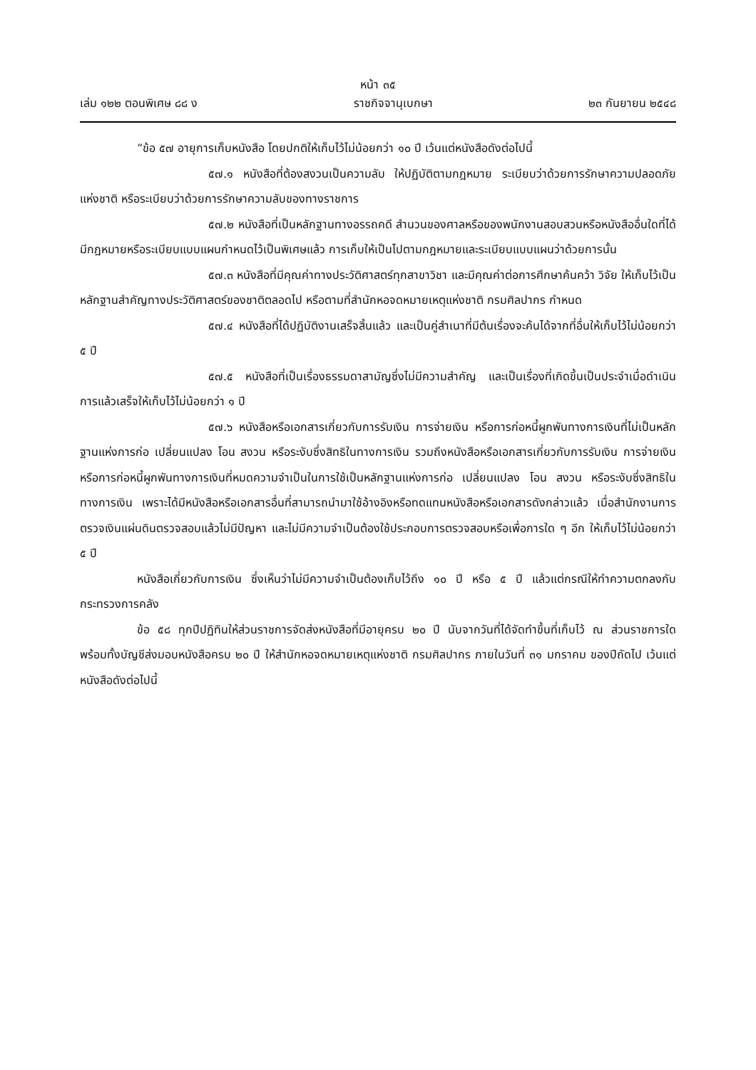หน้า ๓๕
เล่ม ๑๒๒ ตอนพิเศษ ๘๘ ง ราชกิจจานุเบกษา ๒๓ กันยายน ๒๕๔๘
“ข้อ ๕๗ อายุการเก็บหนังสือ โดยปกติให้เก็บไว้ไม่น้อยกว่า ๑๐ ปี เว้นแต่หนังสือดังต่อไปนี้
๕๗.๑ หนังสือที่ต้องสงวนเป็นความลับ ให้ปฏิบัติตามกฎหมาย ระเบียบว่าด้วยการรักษาความปลอดภัยแห่งชาติ หรือระเบียบว่าด้วยการรักษาความลับของทางราชการ
๕๗.๒ หนังสือที่เป็นหลักฐานทางอรรถคดี สำนวนของศาลหรือของพนักงานสอบสวนหรือหนังสืออื่นใดที่ได้มีกฎหมายหรือระเบียบแบบแผนกำหนดไว้เป็นพิเศษแล้ว การเก็บให้เป็นไปตามกฎหมายและระเบียบแบบแผนว่าด้วยการนั้น
๕๗.๓ หนังสือที่มีคุณค่าทางประวัติศาสตร์ทุกสาขาวิชา และมีคุณค่าต่อการศึกษาค้นคว้า วิจัย ให้เก็บไว้เป็นหลักฐานสำคัญทางประวัติศาสตร์ของชาติตลอดไป หรือตามที่สำนักหอจดหมายเหตุแห่งชาติ กรมศิลปากร กำหนด
๕๗.๔ หนังสือที่ได้ปฏิบัติงานเสร็จสิ้นแล้ว และเป็นคู่สำเนาที่มีต้นเรื่องจะค้นได้จากที่อื่นให้เก็บไว้ไม่น้อยกว่า ๕ ปี
๕๗.๕ หนังสือที่เป็นเรื่องธรรมดาสามัญซึ่งไม่มีความสำคัญ และเป็นเรื่องที่เกิดขึ้นเป็นประจำเมื่อดำเนินการแล้วเสร็จให้เก็บไว้ไม่น้อยกว่า ๑ ปี
๕๗.๖ หนังสือหรือเอกสารเกี่ยวกับการรับเงิน การจ่ายเงิน หรือการก่อหนี้ผูกพันทางการเงินที่ไม่เป็นหลักฐานแห่งการก่อ เปลี่ยนแปลง โอน สงวน หรือระงับซึ่งสิทธิในทางการเงิน รวมถึงหนังสือหรือเอกสารเกี่ยวกับการรับเงิน การจ่ายเงิน หรือการก่อหนี้ผูกพันทางการเงินที่หมดความจำเป็นในการใช้เป็นหลักฐานแห่งการก่อ เปลี่ยนแปลง โอน สงวน หรือระงับซึ่งสิทธิในทางการเงิน เพราะได้มีหนังสือหรือเอกสารอื่นที่สามารถนำมาใช้อ้างอิงหรือทดแทนหนังสือหรือเอกสารดังกล่าวแล้ว เมื่อสำนักงานการตรวจเงินแผ่นดินตรวจสอบแล้วไม่มีปัญหา และไม่มีความจำเป็นต้องใช้ประกอบการตรวจสอบหรือเพื่อการใด ๆ อีก ให้เก็บไว้ไม่น้อยกว่า ๕ ปี
หนังสือเกี่ยวกับการเงิน ซึ่งเห็นว่าไม่มีความจำเป็นต้องเก็บไว้ถึง ๑๐ ปี หรือ ๕ ปี แล้วแต่กรณีให้ทำความตกลงกับกระทรวงการคลัง
ข้อ ๕๘ ทุกปีปฏิทินให้ส่วนราชการจัดส่งหนังสือที่มีอายุครบ ๒๐ ปี นับจากวันที่ได้จัดทำขึ้นที่เก็บไว้ ณ ส่วนราชการใด พร้อมทั้งบัญชีส่งมอบหนังสือครบ ๒๐ ปี ให้สำนักหอจดหมายเหตุแห่งชาติ กรมศิลปากร ภายในวันที่ ๓๑ มกราคม ของปีถัดไป เว้นแต่หนังสือดังต่อไปนี้